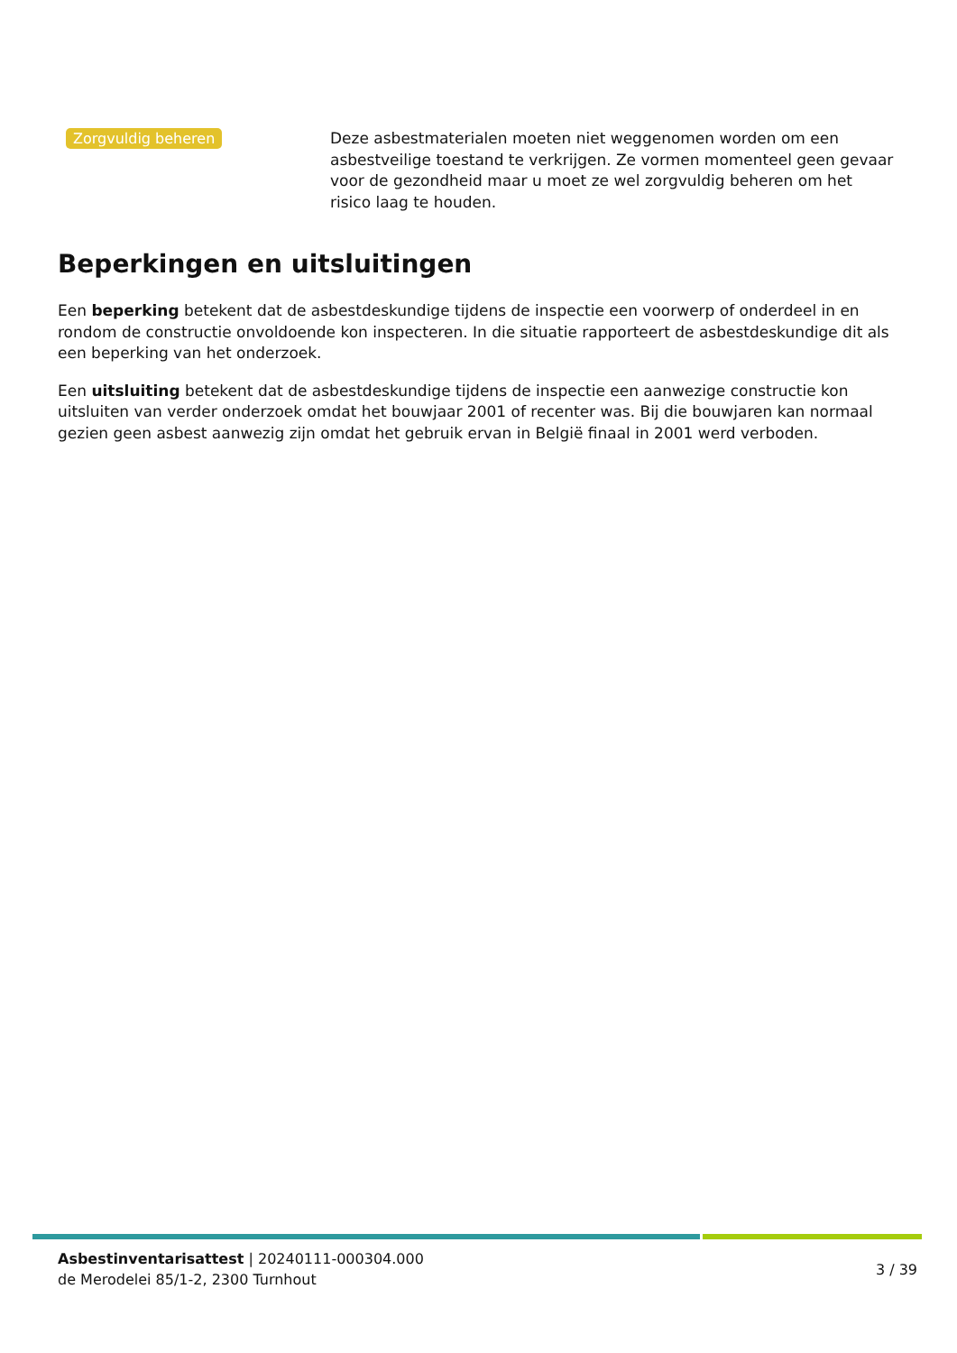Zorgvuldig beheren
Deze asbestmaterialen moeten niet weggenomen worden om een asbestveilige toestand te verkrijgen. Ze vormen momenteel geen gevaar voor de gezondheid maar u moet ze wel zorgvuldig beheren om het risico laag te houden.
Beperkingen en uitsluitingen
Een beperking betekent dat de asbestdeskundige tijdens de inspectie een voorwerp of onderdeel in en rondom de constructie onvoldoende kon inspecteren. In die situatie rapporteert de asbestdeskundige dit als een beperking van het onderzoek.
Een uitsluiting betekent dat de asbestdeskundige tijdens de inspectie een aanwezige constructie kon uitsluiten van verder onderzoek omdat het bouwjaar 2001 of recenter was. Bij die bouwjaren kan normaal gezien geen asbest aanwezig zijn omdat het gebruik ervan in België finaal in 2001 werd verboden.
Asbestinventarisattest | 20240111-000304.000
de Merodelei 85/1-2, 2300 Turnhout
3 / 39